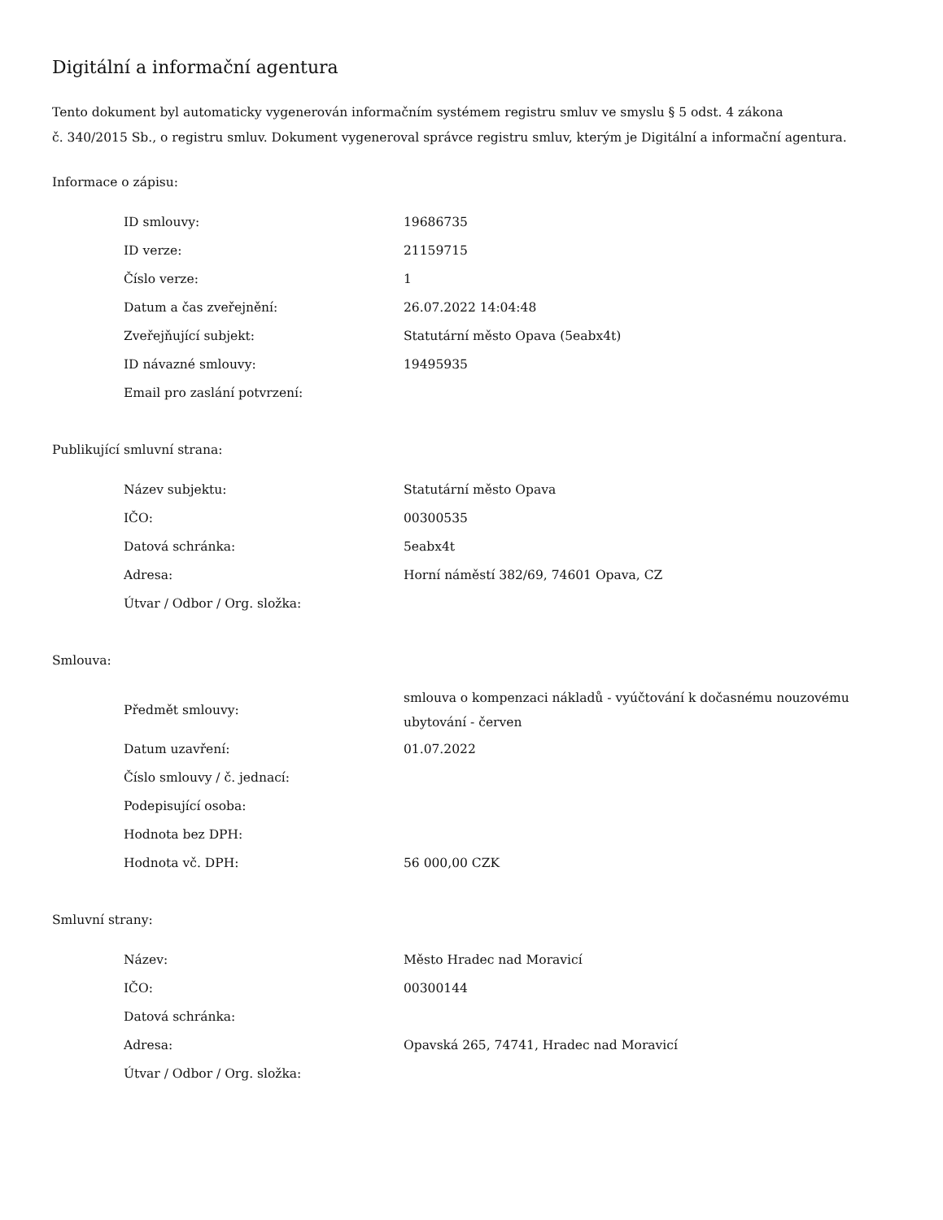Digitální a informační agentura
Tento dokument byl automaticky vygenerován informačním systémem registru smluv ve smyslu § 5 odst. 4 zákona
č. 340/2015 Sb., o registru smluv. Dokument vygeneroval správce registru smluv, kterým je Digitální a informační agentura.
Informace o zápisu:
| ID smlouvy: | 19686735 |
| ID verze: | 21159715 |
| Číslo verze: | 1 |
| Datum a čas zveřejnění: | 26.07.2022 14:04:48 |
| Zveřejňující subjekt: | Statutární město Opava (5eabx4t) |
| ID návazné smlouvy: | 19495935 |
| Email pro zaslání potvrzení: | |
Publikující smluvní strana:
| Název subjektu: | Statutární město Opava |
| IČO: | 00300535 |
| Datová schránka: | 5eabx4t |
| Adresa: | Horní náměstí 382/69, 74601 Opava, CZ |
| Útvar / Odbor / Org. složka: | |
Smlouva:
| Předmět smlouvy: | smlouva o kompenzaci nákladů - vyúčtování k dočasnému nouzovému ubytování - červen |
| Datum uzavření: | 01.07.2022 |
| Číslo smlouvy / č. jednací: | |
| Podepisující osoba: | |
| Hodnota bez DPH: | |
| Hodnota vč. DPH: | 56 000,00 CZK |
Smluvní strany:
| Název: | Město Hradec nad Moravicí |
| IČO: | 00300144 |
| Datová schránka: | |
| Adresa: | Opavská 265, 74741, Hradec nad Moravicí |
| Útvar / Odbor / Org. složka: | |